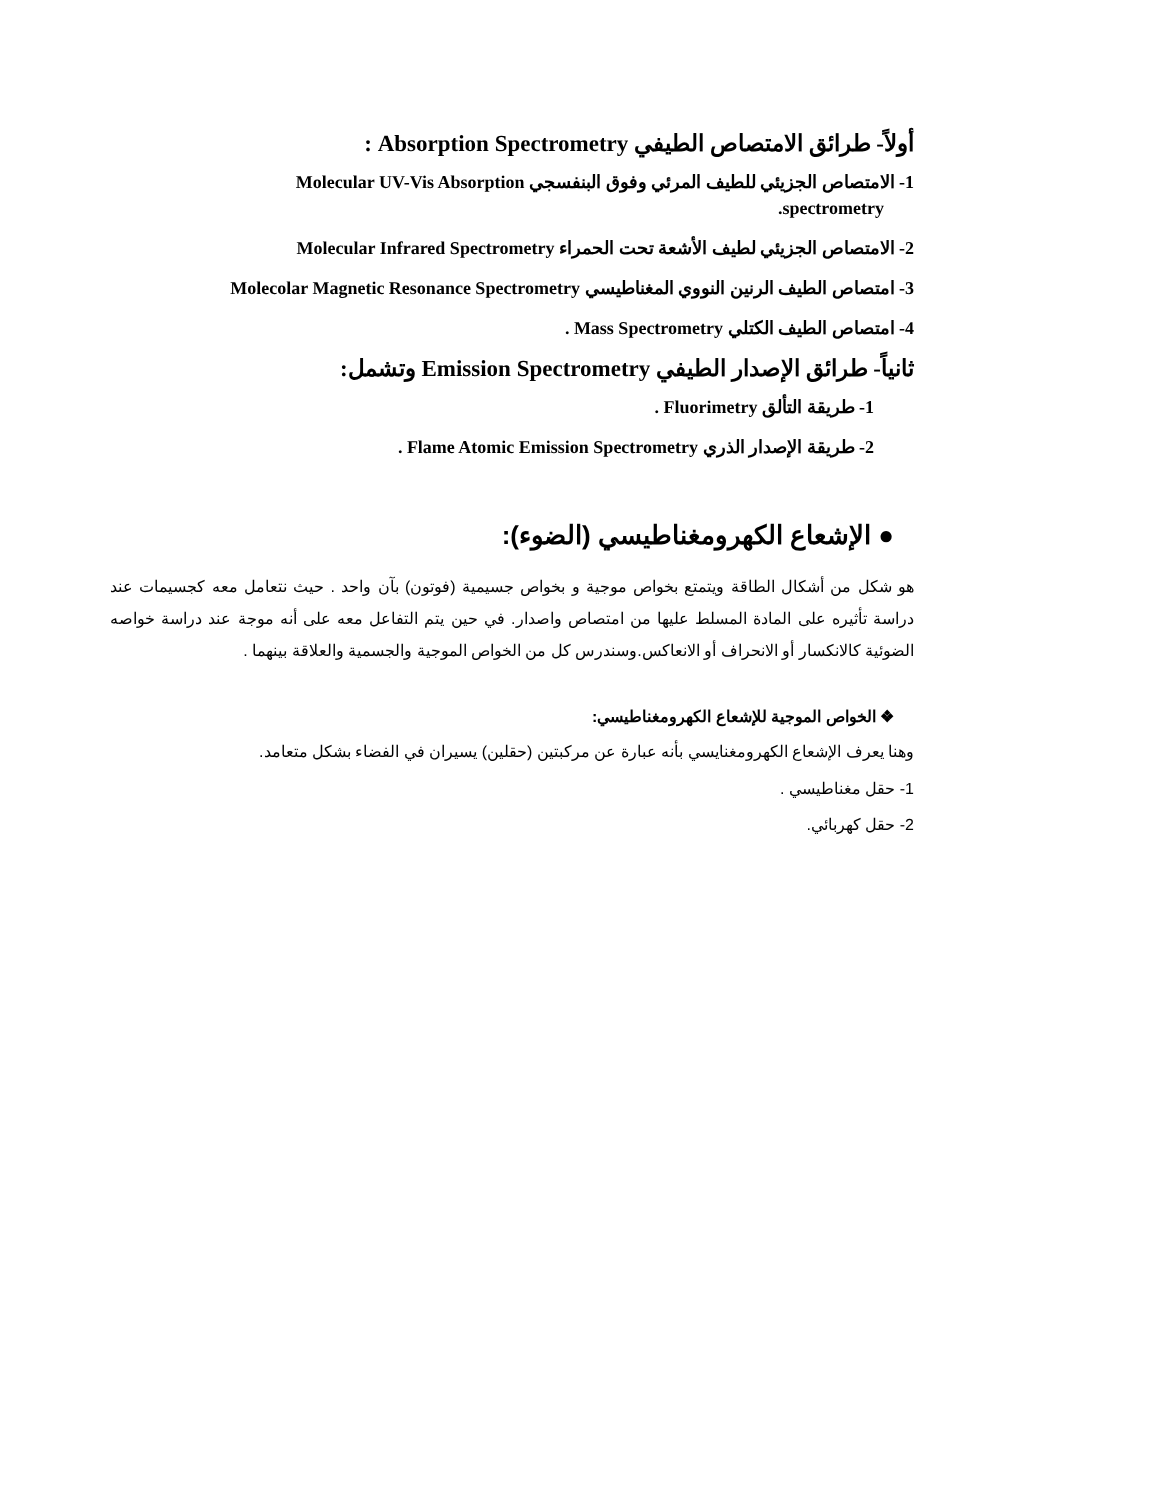أولاً- طرائق الامتصاص الطيفي Absorption Spectrometry :
1- الامتصاص الجزيئي للطيف المرئي وفوق البنفسجي Molecular UV-Vis Absorption
spectrometry.
2- الامتصاص الجزيئي لطيف الأشعة تحت الحمراء Molecular Infrared Spectrometry
3- امتصاص الطيف الرنين النووي المغناطيسي Molecolar Magnetic Resonance Spectrometry
4- امتصاص الطيف الكتلي Mass Spectrometry .
ثانياً- طرائق الإصدار الطيفي Emission Spectrometry وتشمل:
1- طريقة التألق Fluorimetry .
2- طريقة الإصدار الذري Flame Atomic Emission Spectrometry .
● الإشعاع الكهرومغناطيسي (الضوء):
هو شكل من أشكال الطاقة ويتمتع بخواص موجية و بخواص جسيمية (فوتون) بآن واحد . حيث نتعامل معه كجسيمات عند دراسة تأثيره على المادة المسلط عليها من امتصاص واصدار. في حين يتم التفاعل معه على أنه موجة عند دراسة خواصه الضوئية كالانكسار أو الانحراف أو الانعاكس.وسندرس كل من الخواص الموجية والجسمية والعلاقة بينهما .
❖ الخواص الموجية للإشعاع الكهرومغناطيسي:
وهنا يعرف الإشعاع الكهرومغنايسي بأنه عبارة عن مركبتين (حقلين) يسيران في الفضاء بشكل متعامد.
1- حقل مغناطيسي .
2- حقل كهربائي.